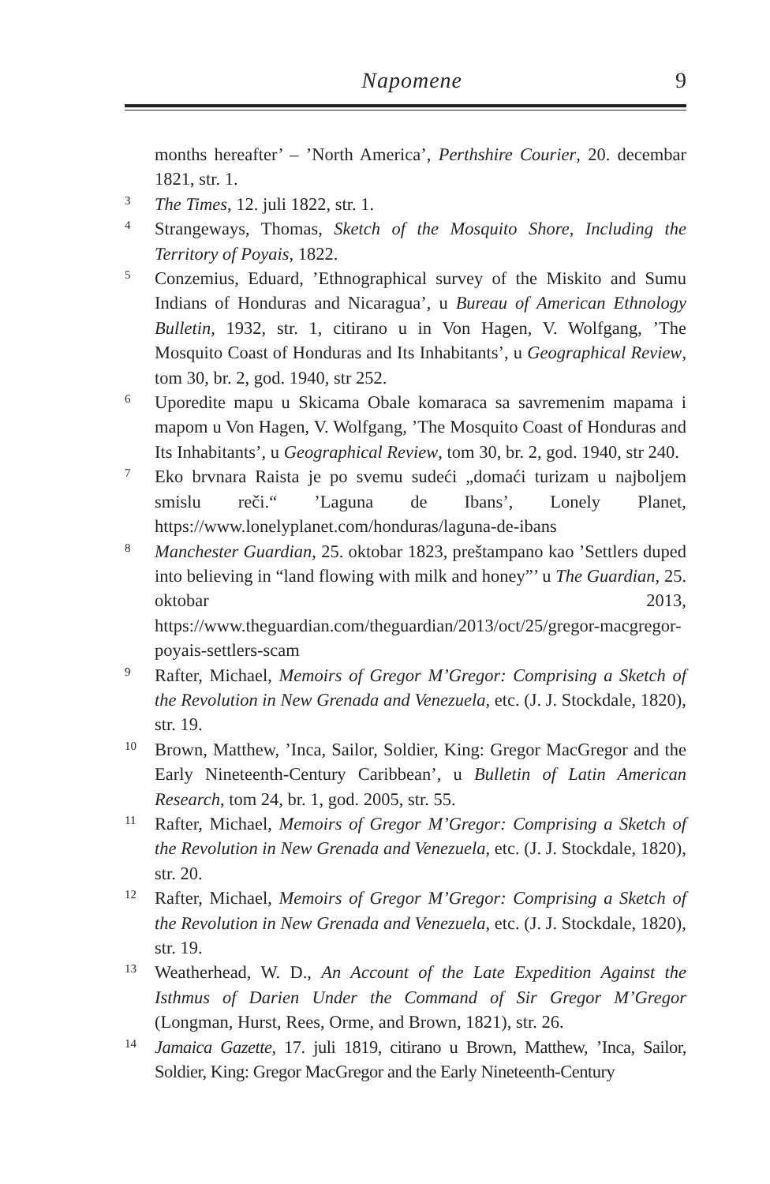Napomene 9
months hereafter’ – ’North America’, Perthshire Courier, 20. decembar 1821, str. 1.
3 The Times, 12. juli 1822, str. 1.
4 Strangeways, Thomas, Sketch of the Mosquito Shore, Including the Territory of Poyais, 1822.
5 Conzemius, Eduard, ’Ethnographical survey of the Miskito and Sumu Indians of Honduras and Nicaragua’, u Bureau of American Ethnology Bulletin, 1932, str. 1, citirano u in Von Hagen, V. Wolfgang, ’The Mosquito Coast of Honduras and Its Inhabitants’, u Geographical Review, tom 30, br. 2, god. 1940, str 252.
6 Uporedite mapu u Skicama Obale komaraca sa savremenim mapama i mapom u Von Hagen, V. Wolfgang, ’The Mosquito Coast of Honduras and Its Inhabitants’, u Geographical Review, tom 30, br. 2, god. 1940, str 240.
7 Eko brvnara Raista je po svemu sudeći „domaći turizam u najboljem smislu reči.“ ’Laguna de Ibans’, Lonely Planet, https://www.lonelyplanet.com/honduras/laguna-de-ibans
8 Manchester Guardian, 25. oktobar 1823, preštampano kao ’Settlers duped into believing in “land flowing with milk and honey”’ u The Guardian, 25. oktobar 2013, https://www.theguardian.com/theguardian/2013/oct/25/gregor-macgregor-poyais-settlers-scam
9 Rafter, Michael, Memoirs of Gregor M’Gregor: Comprising a Sketch of the Revolution in New Grenada and Venezuela, etc. (J. J. Stockdale, 1820), str. 19.
10 Brown, Matthew, ’Inca, Sailor, Soldier, King: Gregor MacGregor and the Early Nineteenth-Century Caribbean’, u Bulletin of Latin American Research, tom 24, br. 1, god. 2005, str. 55.
11 Rafter, Michael, Memoirs of Gregor M’Gregor: Comprising a Sketch of the Revolution in New Grenada and Venezuela, etc. (J. J. Stockdale, 1820), str. 20.
12 Rafter, Michael, Memoirs of Gregor M’Gregor: Comprising a Sketch of the Revolution in New Grenada and Venezuela, etc. (J. J. Stockdale, 1820), str. 19.
13 Weatherhead, W. D., An Account of the Late Expedition Against the Isthmus of Darien Under the Command of Sir Gregor M’Gregor (Longman, Hurst, Rees, Orme, and Brown, 1821), str. 26.
14 Jamaica Gazette, 17. juli 1819, citirano u Brown, Matthew, ’Inca, Sailor, Soldier, King: Gregor MacGregor and the Early Nineteenth-Century